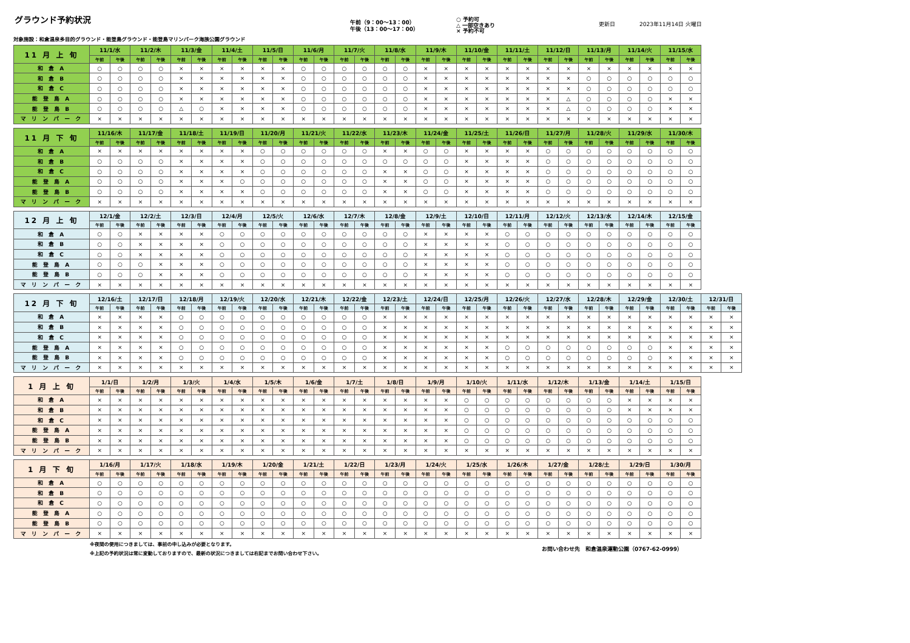グラウンド予約状況
対象施設：和倉温泉多目的グラウンド・能登島グラウンド・能登島マリンパーク海族公園グラウンド
午前（9：00～13：00）
午後（13：00～17：00）
○ 予約可
△ 一部空きあり
× 予約不可
更新日 2023年11月14日 火曜日
| 11 月 上 旬 | 11/1/水 | | 11/2/木 | | 11/3/金 | | 11/4/土 | | 11/5/日 | | 11/6/月 | | 11/7/火 | | 11/8/水 | | 11/9/木 | | 11/10/金 | | 11/11/土 | | 11/12/日 | | 11/13/月 | | 11/14/火 | | 11/15/水 | |
| --- | --- | --- | --- | --- | --- | --- | --- | --- | --- | --- | --- | --- | --- | --- | --- | --- | --- | --- | --- | --- | --- | --- | --- | --- | --- | --- | --- | --- | --- | --- |
| | 午前 | 午後 | 午前 | 午後 | 午前 | 午後 | 午前 | 午後 | 午前 | 午後 | 午前 | 午後 | 午前 | 午後 | 午前 | 午後 | 午前 | 午後 | 午前 | 午後 | 午前 | 午後 | 午前 | 午後 | 午前 | 午後 | 午前 | 午後 | 午前 | 午後 |
| 和 倉 A | ○ | ○ | ○ | ○ | × | × | × | × | × | × | ○ | ○ | ○ | ○ | ○ | ○ | × | × | × | × | × | × | × | × | × | × | × | × | × | × |
| 和 倉 B | ○ | ○ | ○ | ○ | × | × | × | × | × | × | ○ | ○ | ○ | ○ | ○ | ○ | × | × | × | × | × | × | × | × | ○ | ○ | ○ | ○ | ○ | ○ |
| 和 倉 C | ○ | ○ | ○ | ○ | × | × | × | × | × | × | ○ | ○ | ○ | ○ | ○ | ○ | × | × | × | × | × | × | × | × | ○ | ○ | ○ | ○ | ○ | ○ |
| 能 登 島 A | ○ | ○ | ○ | ○ | × | × | × | × | × | × | ○ | ○ | ○ | ○ | ○ | ○ | × | × | × | × | × | × | × | △ | ○ | ○ | ○ | ○ | × | × |
| 能 登 島 B | ○ | ○ | ○ | ○ | △ | ○ | × | × | × | × | ○ | ○ | ○ | ○ | ○ | ○ | × | × | × | × | × | × | × | △ | ○ | ○ | ○ | ○ | × | × |
| マ リ ン パ ー ク | × | × | × | × | × | × | × | × | × | × | × | × | × | × | × | × | × | × | × | × | × | × | × | × | × | × | × | × | × | × |
| 11 月 下 旬 | 11/16/木 | | 11/17/金 | | 11/18/土 | | 11/19/日 | | 11/20/月 | | 11/21/火 | | 11/22/水 | | 11/23/木 | | 11/24/金 | | 11/25/土 | | 11/26/日 | | 11/27/月 | | 11/28/火 | | 11/29/水 | | 11/30/木 | |
| --- | --- | --- | --- | --- | --- | --- | --- | --- | --- | --- | --- | --- | --- | --- | --- | --- | --- | --- | --- | --- | --- | --- | --- | --- | --- | --- | --- | --- | --- | --- |
| | 午前 | 午後 | 午前 | 午後 | 午前 | 午後 | 午前 | 午後 | 午前 | 午後 | 午前 | 午後 | 午前 | 午後 | 午前 | 午後 | 午前 | 午後 | 午前 | 午後 | 午前 | 午後 | 午前 | 午後 | 午前 | 午後 | 午前 | 午後 | 午前 | 午後 |
| 和 倉 A | × | × | × | × | × | × | × | × | ○ | ○ | ○ | ○ | ○ | ○ | × | × | ○ | ○ | × | × | × | × | ○ | ○ | ○ | ○ | ○ | ○ | ○ | ○ |
| 和 倉 B | ○ | ○ | ○ | ○ | × | × | × | × | ○ | ○ | ○ | ○ | ○ | ○ | ○ | ○ | ○ | ○ | × | × | × | × | ○ | ○ | ○ | ○ | ○ | ○ | ○ | ○ |
| 和 倉 C | ○ | ○ | ○ | ○ | × | × | × | × | ○ | ○ | ○ | ○ | ○ | ○ | × | × | ○ | ○ | × | × | × | × | ○ | ○ | ○ | ○ | ○ | ○ | ○ | ○ |
| 能 登 島 A | ○ | ○ | ○ | ○ | × | × | × | ○ | ○ | ○ | ○ | ○ | ○ | ○ | × | × | ○ | ○ | × | × | × | × | ○ | ○ | ○ | ○ | ○ | ○ | ○ | ○ |
| 能 登 島 B | ○ | ○ | ○ | ○ | × | × | × | × | ○ | ○ | ○ | ○ | ○ | ○ | × | × | ○ | ○ | × | × | × | × | ○ | ○ | ○ | ○ | ○ | ○ | ○ | ○ |
| マ リ ン パ ー ク | × | × | × | × | × | × | × | × | × | × | × | × | × | × | × | × | × | × | × | × | × | × | × | × | × | × | × | × | × | × |
| 12 月 上 旬 | 12/1/金 | | 12/2/土 | | 12/3/日 | | 12/4/月 | | 12/5/火 | | 12/6/水 | | 12/7/木 | | 12/8/金 | | 12/9/土 | | 12/10/日 | | 12/11/月 | | 12/12/火 | | 12/13/水 | | 12/14/木 | | 12/15/金 | |
| --- | --- | --- | --- | --- | --- | --- | --- | --- | --- | --- | --- | --- | --- | --- | --- | --- | --- | --- | --- | --- | --- | --- | --- | --- | --- | --- | --- | --- | --- | --- |
| | 午前 | 午後 | 午前 | 午後 | 午前 | 午後 | 午前 | 午後 | 午前 | 午後 | 午前 | 午後 | 午前 | 午後 | 午前 | 午後 | 午前 | 午後 | 午前 | 午後 | 午前 | 午後 | 午前 | 午後 | 午前 | 午後 | 午前 | 午後 | 午前 | 午後 |
| 和 倉 A | ○ | ○ | × | × | × | × | ○ | ○ | ○ | ○ | ○ | ○ | ○ | ○ | ○ | ○ | × | × | × | × | ○ | ○ | ○ | ○ | ○ | ○ | ○ | ○ | ○ | ○ |
| 和 倉 B | ○ | ○ | × | × | × | × | ○ | ○ | ○ | ○ | ○ | ○ | ○ | ○ | ○ | ○ | × | × | × | × | ○ | ○ | ○ | ○ | ○ | ○ | ○ | ○ | ○ | ○ |
| 和 倉 C | ○ | ○ | × | × | × | × | ○ | ○ | ○ | ○ | ○ | ○ | ○ | ○ | ○ | ○ | × | × | × | × | ○ | ○ | ○ | ○ | ○ | ○ | ○ | ○ | ○ | ○ |
| 能 登 島 A | ○ | ○ | ○ | × | × | × | ○ | ○ | ○ | ○ | ○ | ○ | ○ | ○ | ○ | ○ | × | × | × | × | ○ | ○ | ○ | ○ | ○ | ○ | ○ | ○ | ○ | ○ |
| 能 登 島 B | ○ | ○ | ○ | × | × | × | ○ | ○ | ○ | ○ | ○ | ○ | ○ | ○ | ○ | ○ | × | × | × | × | ○ | ○ | ○ | ○ | ○ | ○ | ○ | ○ | ○ | ○ |
| マ リ ン パ ー ク | × | × | × | × | × | × | × | × | × | × | × | × | × | × | × | × | × | × | × | × | × | × | × | × | × | × | × | × | × | × |
| 12 月 下 旬 | 12/16/土 | | 12/17/日 | | 12/18/月 | | 12/19/火 | | 12/20/水 | | 12/21/木 | | 12/22/金 | | 12/23/土 | | 12/24/日 | | 12/25/月 | | 12/26/火 | | 12/27/水 | | 12/28/木 | | 12/29/金 | | 12/30/土 | | 12/31/日 | |
| --- | --- | --- | --- | --- | --- | --- | --- | --- | --- | --- | --- | --- | --- | --- | --- | --- | --- | --- | --- | --- | --- | --- | --- | --- | --- | --- | --- | --- | --- | --- | --- | --- |
| | 午前 | 午後 | 午前 | 午後 | 午前 | 午後 | 午前 | 午後 | 午前 | 午後 | 午前 | 午後 | 午前 | 午後 | 午前 | 午後 | 午前 | 午後 | 午前 | 午後 | 午前 | 午後 | 午前 | 午後 | 午前 | 午後 | 午前 | 午後 | 午前 | 午後 | 午前 | 午後 |
| 和 倉 A | × | × | × | × | ○ | ○ | ○ | ○ | ○ | ○ | ○ | ○ | ○ | ○ | × | × | × | × | × | × | × | × | × | × | × | × | × | × | × | × | × | × |
| 和 倉 B | × | × | × | × | ○ | ○ | ○ | ○ | ○ | ○ | ○ | ○ | ○ | ○ | × | × | × | × | × | × | × | × | × | × | × | × | × | × | × | × | × | × |
| 和 倉 C | × | × | × | × | ○ | ○ | ○ | ○ | ○ | ○ | ○ | ○ | ○ | ○ | × | × | × | × | × | × | × | × | × | × | × | × | × | × | × | × | × | × |
| 能 登 島 A | × | × | × | × | ○ | ○ | ○ | ○ | ○ | ○ | ○ | ○ | ○ | ○ | × | × | × | × | × | × | ○ | ○ | ○ | ○ | ○ | ○ | ○ | ○ | × | × | × | × |
| 能 登 島 B | × | × | × | × | ○ | ○ | ○ | ○ | ○ | ○ | ○ | ○ | ○ | ○ | × | × | × | × | × | × | ○ | ○ | ○ | ○ | ○ | ○ | ○ | ○ | × | × | × | × |
| マ リ ン パ ー ク | × | × | × | × | × | × | × | × | × | × | × | × | × | × | × | × | × | × | × | × | × | × | × | × | × | × | × | × | × | × | × | × |
| 1 月 上 旬 | 1/1/日 | | 1/2/月 | | 1/3/火 | | 1/4/水 | | 1/5/木 | | 1/6/金 | | 1/7/土 | | 1/8/日 | | 1/9/月 | | 1/10/火 | | 1/11/水 | | 1/12/木 | | 1/13/金 | | 1/14/土 | | 1/15/日 | |
| --- | --- | --- | --- | --- | --- | --- | --- | --- | --- | --- | --- | --- | --- | --- | --- | --- | --- | --- | --- | --- | --- | --- | --- | --- | --- | --- | --- | --- | --- | --- |
| | 午前 | 午後 | 午前 | 午後 | 午前 | 午後 | 午前 | 午後 | 午前 | 午後 | 午前 | 午後 | 午前 | 午後 | 午前 | 午後 | 午前 | 午後 | 午前 | 午後 | 午前 | 午後 | 午前 | 午後 | 午前 | 午後 | 午前 | 午後 | 午前 | 午後 |
| 和 倉 A | × | × | × | × | × | × | × | × | × | × | × | × | × | × | × | × | × | × | ○ | ○ | ○ | ○ | ○ | ○ | ○ | ○ | × | × | × | × |
| 和 倉 B | × | × | × | × | × | × | × | × | × | × | × | × | × | × | × | × | × | × | ○ | ○ | ○ | ○ | ○ | ○ | ○ | ○ | × | × | × | × |
| 和 倉 C | × | × | × | × | × | × | × | × | × | × | × | × | × | × | × | × | × | × | ○ | ○ | ○ | ○ | ○ | ○ | ○ | ○ | ○ | ○ | ○ | ○ |
| 能 登 島 A | × | × | × | × | × | × | × | × | × | × | × | × | × | × | × | × | × | × | ○ | ○ | ○ | ○ | ○ | ○ | ○ | ○ | ○ | ○ | ○ | ○ |
| 能 登 島 B | × | × | × | × | × | × | × | × | × | × | × | × | × | × | × | × | × | × | ○ | ○ | ○ | ○ | ○ | ○ | ○ | ○ | ○ | ○ | ○ | ○ |
| マ リ ン パ ー ク | × | × | × | × | × | × | × | × | × | × | × | × | × | × | × | × | × | × | × | × | × | × | × | × | × | × | × | × | × | × |
| 1 月 下 旬 | 1/16/月 | | 1/17/火 | | 1/18/水 | | 1/19/木 | | 1/20/金 | | 1/21/土 | | 1/22/日 | | 1/23/月 | | 1/24/火 | | 1/25/水 | | 1/26/木 | | 1/27/金 | | 1/28/土 | | 1/29/日 | | 1/30/月 | |
| --- | --- | --- | --- | --- | --- | --- | --- | --- | --- | --- | --- | --- | --- | --- | --- | --- | --- | --- | --- | --- | --- | --- | --- | --- | --- | --- | --- | --- | --- | --- |
| | 午前 | 午後 | 午前 | 午後 | 午前 | 午後 | 午前 | 午後 | 午前 | 午後 | 午前 | 午後 | 午前 | 午後 | 午前 | 午後 | 午前 | 午後 | 午前 | 午後 | 午前 | 午後 | 午前 | 午後 | 午前 | 午後 | 午前 | 午後 | 午前 | 午後 |
| 和 倉 A | ○ | ○ | ○ | ○ | ○ | ○ | ○ | ○ | ○ | ○ | ○ | ○ | ○ | ○ | ○ | ○ | ○ | ○ | ○ | ○ | ○ | ○ | ○ | ○ | ○ | ○ | ○ | ○ | ○ | ○ |
| 和 倉 B | ○ | ○ | ○ | ○ | ○ | ○ | ○ | ○ | ○ | ○ | ○ | ○ | ○ | ○ | ○ | ○ | ○ | ○ | ○ | ○ | ○ | ○ | ○ | ○ | ○ | ○ | ○ | ○ | ○ | ○ |
| 和 倉 C | ○ | ○ | ○ | ○ | ○ | ○ | ○ | ○ | ○ | ○ | ○ | ○ | ○ | ○ | ○ | ○ | ○ | ○ | ○ | ○ | ○ | ○ | ○ | ○ | ○ | ○ | ○ | ○ | ○ | ○ |
| 能 登 島 A | ○ | ○ | ○ | ○ | ○ | ○ | ○ | ○ | ○ | ○ | ○ | ○ | ○ | ○ | ○ | ○ | ○ | ○ | ○ | ○ | ○ | ○ | ○ | ○ | ○ | ○ | ○ | ○ | ○ | ○ |
| 能 登 島 B | ○ | ○ | ○ | ○ | ○ | ○ | ○ | ○ | ○ | ○ | ○ | ○ | ○ | ○ | ○ | ○ | ○ | ○ | ○ | ○ | ○ | ○ | ○ | ○ | ○ | ○ | ○ | ○ | ○ | ○ |
| マ リ ン パ ー ク | × | × | × | × | × | × | × | × | × | × | × | × | × | × | × | × | × | × | × | × | × | × | × | × | × | × | × | × | × | × |
※夜間の使用につきましては、事前の申し込みが必要となります。
※上記の予約状況は常に変動しておりますので、最新の状況につきましては右記までお問い合わせ下さい。
お問い合わせ先　和倉温泉運動公園（0767-62-0999）